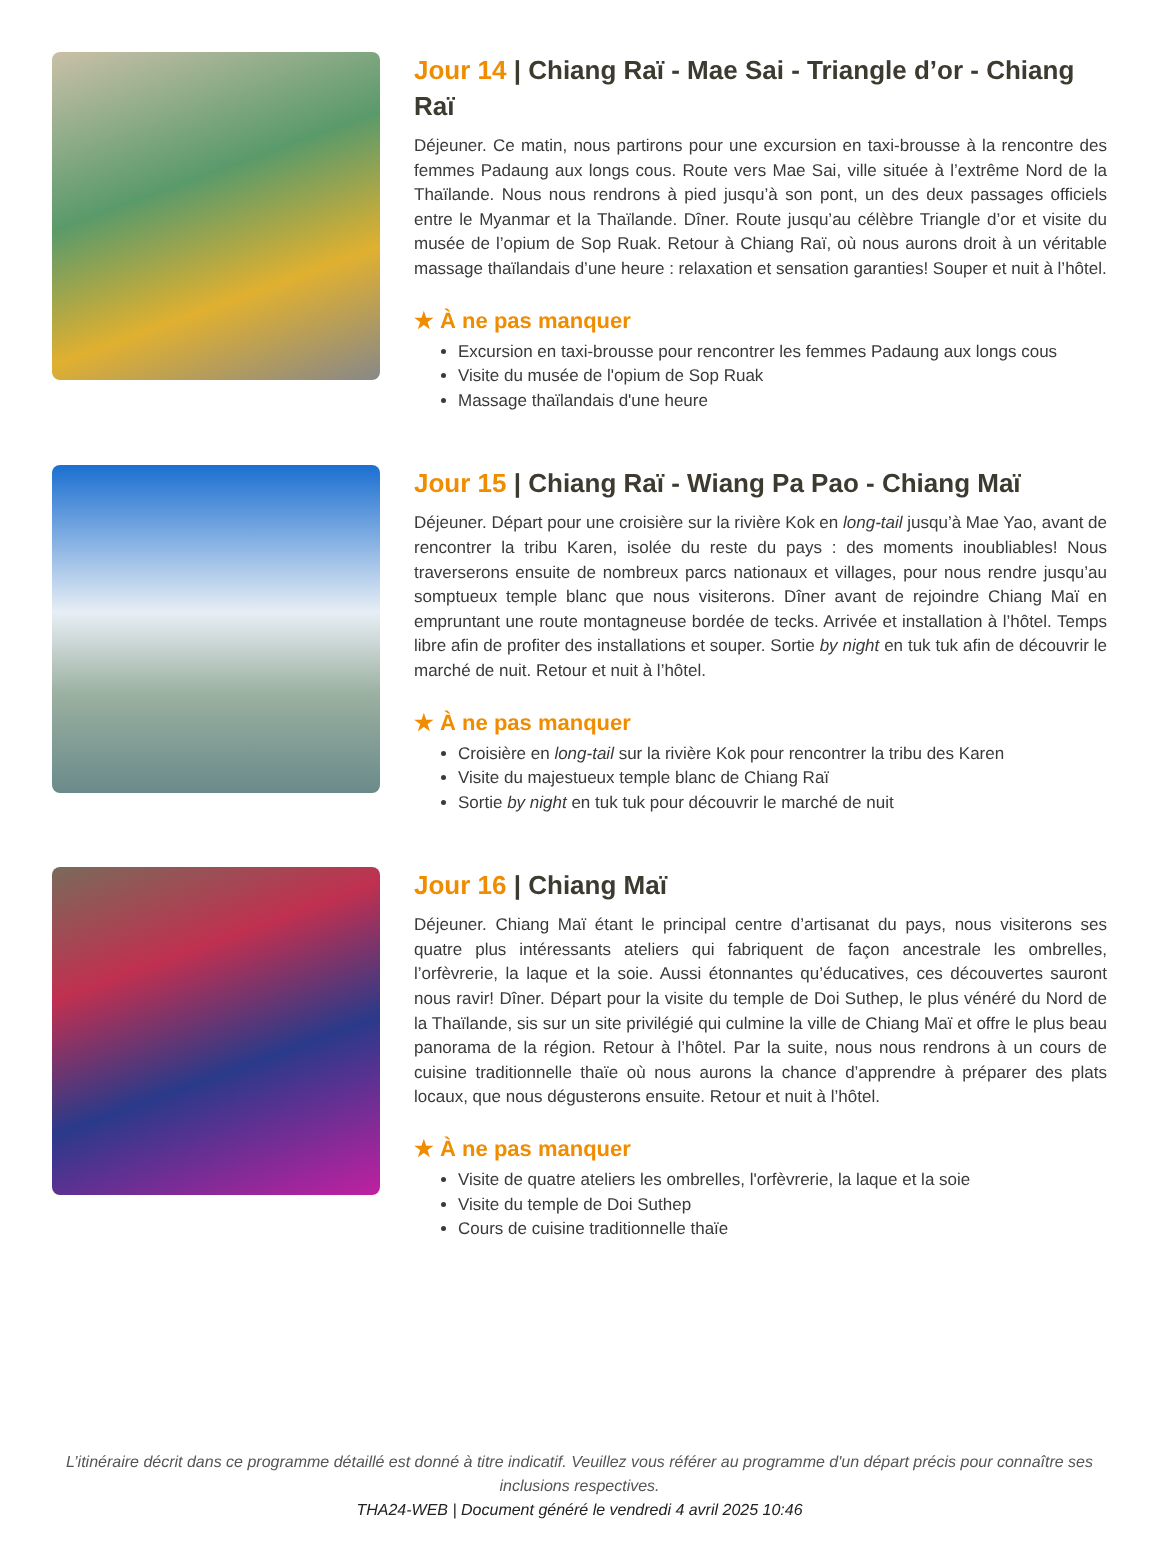Jour 14 | Chiang Raï - Mae Sai - Triangle d’or - Chiang Raï
Déjeuner. Ce matin, nous partirons pour une excursion en taxi-brousse à la rencontre des femmes Padaung aux longs cous. Route vers Mae Sai, ville située à l’extrême Nord de la Thaïlande. Nous nous rendrons à pied jusqu’à son pont, un des deux passages officiels entre le Myanmar et la Thaïlande. Dîner. Route jusqu’au célèbre Triangle d’or et visite du musée de l’opium de Sop Ruak. Retour à Chiang Raï, où nous aurons droit à un véritable massage thaïlandais d’une heure : relaxation et sensation garanties! Souper et nuit à l’hôtel.
★ À ne pas manquer
Excursion en taxi-brousse pour rencontrer les femmes Padaung aux longs cous
Visite du musée de l'opium de Sop Ruak
Massage thaïlandais d'une heure
Jour 15 | Chiang Raï - Wiang Pa Pao - Chiang Maï
Déjeuner. Départ pour une croisière sur la rivière Kok en long-tail jusqu’à Mae Yao, avant de rencontrer la tribu Karen, isolée du reste du pays : des moments inoubliables! Nous traverserons ensuite de nombreux parcs nationaux et villages, pour nous rendre jusqu’au somptueux temple blanc que nous visiterons. Dîner avant de rejoindre Chiang Maï en empruntant une route montagneuse bordée de tecks. Arrivée et installation à l’hôtel. Temps libre afin de profiter des installations et souper. Sortie by night en tuk tuk afin de découvrir le marché de nuit. Retour et nuit à l’hôtel.
★ À ne pas manquer
Croisière en long-tail sur la rivière Kok pour rencontrer la tribu des Karen
Visite du majestueux temple blanc de Chiang Raï
Sortie by night en tuk tuk pour découvrir le marché de nuit
Jour 16 | Chiang Maï
Déjeuner. Chiang Maï étant le principal centre d’artisanat du pays, nous visiterons ses quatre plus intéressants ateliers qui fabriquent de façon ancestrale les ombrelles, l’orfèvrerie, la laque et la soie. Aussi étonnantes qu’éducatives, ces découvertes sauront nous ravir! Dîner. Départ pour la visite du temple de Doi Suthep, le plus vénéré du Nord de la Thaïlande, sis sur un site privilégié qui culmine la ville de Chiang Maï et offre le plus beau panorama de la région. Retour à l’hôtel. Par la suite, nous nous rendrons à un cours de cuisine traditionnelle thaïe où nous aurons la chance d’apprendre à préparer des plats locaux, que nous dégusterons ensuite. Retour et nuit à l’hôtel.
★ À ne pas manquer
Visite de quatre ateliers les ombrelles, l'orfèvrerie, la laque et la soie
Visite du temple de Doi Suthep
Cours de cuisine traditionnelle thaïe
L’itinéraire décrit dans ce programme détaillé est donné à titre indicatif. Veuillez vous référer au programme d'un départ précis pour connaître ses inclusions respectives.
THA24-WEB | Document généré le vendredi 4 avril 2025 10:46